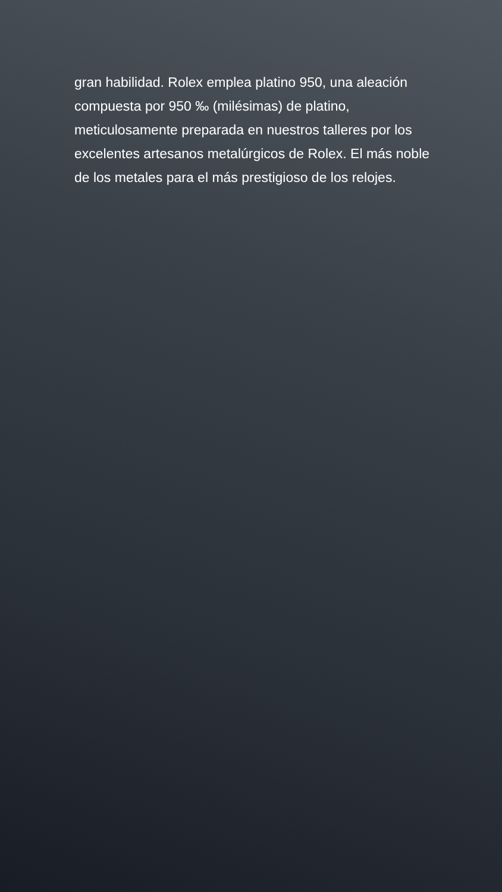gran habilidad. Rolex emplea platino 950, una aleación compuesta por 950 ‰ (milésimas) de platino, meticulosamente preparada en nuestros talleres por los excelentes artesanos metalúrgicos de Rolex. El más noble de los metales para el más prestigioso de los relojes.